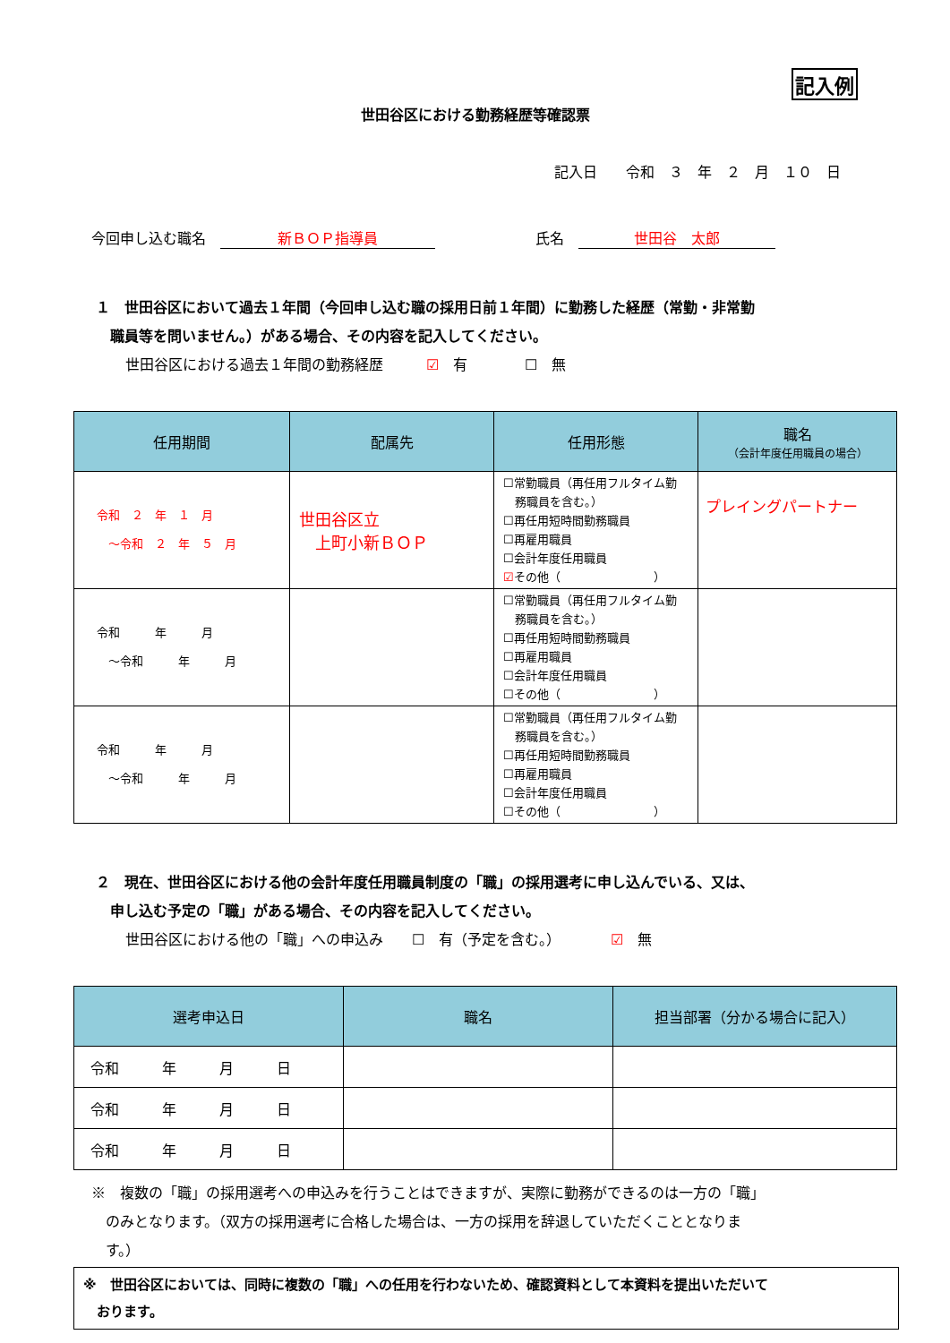記入例
世田谷区における勤務経歴等確認票
記入日　　令和　３　年　２　月　１０　日
今回申し込む職名　新ＢＯＰ指導員　　　　　　　氏名　世田谷　太郎
１　世田谷区において過去１年間（今回申し込む職の採用日前１年間）に勤務した経歴（常勤・非常勤
　職員等を問いません。）がある場合、その内容を記入してください。
世田谷区における過去１年間の勤務経歴　　　☑　有　　　　☐　無
| 任用期間 | 配属先 | 任用形態 | 職名 （会計年度任用職員の場合） |
| --- | --- | --- | --- |
| 令和 ２ 年 １ 月 ～令和 ２ 年 ５ 月 | 世田谷区立 上町小新ＢＯＰ | ☐常勤職員（再任用フルタイム勤 務職員を含む。） ☐再任用短時間勤務職員 ☐再雇用職員 ☐会計年度任用職員 ☑ その他（ ） | プレイングパートナー |
| 令和 年 月 ～令和 年 月 | | ☐常勤職員（再任用フルタイム勤 務職員を含む。） ☐再任用短時間勤務職員 ☐再雇用職員 ☐会計年度任用職員 ☐その他（ ） | |
| 令和 年 月 ～令和 年 月 | | ☐常勤職員（再任用フルタイム勤 務職員を含む。） ☐再任用短時間勤務職員 ☐再雇用職員 ☐会計年度任用職員 ☐その他（ ） | |
２　現在、世田谷区における他の会計年度任用職員制度の「職」の採用選考に申し込んでいる、又は、
　申し込む予定の「職」がある場合、その内容を記入してください。
世田谷区における他の「職」への申込み　　☐　有（予定を含む。）　　　　☑　無
| 選考申込日 | 職名 | 担当部署（分かる場合に記入） |
| --- | --- | --- |
| 令和 年 月 日 | | |
| 令和 年 月 日 | | |
| 令和 年 月 日 | | |
※　複数の「職」の採用選考への申込みを行うことはできますが、実際に勤務ができるのは一方の「職」
　のみとなります。（双方の採用選考に合格した場合は、一方の採用を辞退していただくこととなりま
　す。）
※　世田谷区においては、同時に複数の「職」への任用を行わないため、確認資料として本資料を提出いただいて
　おります。